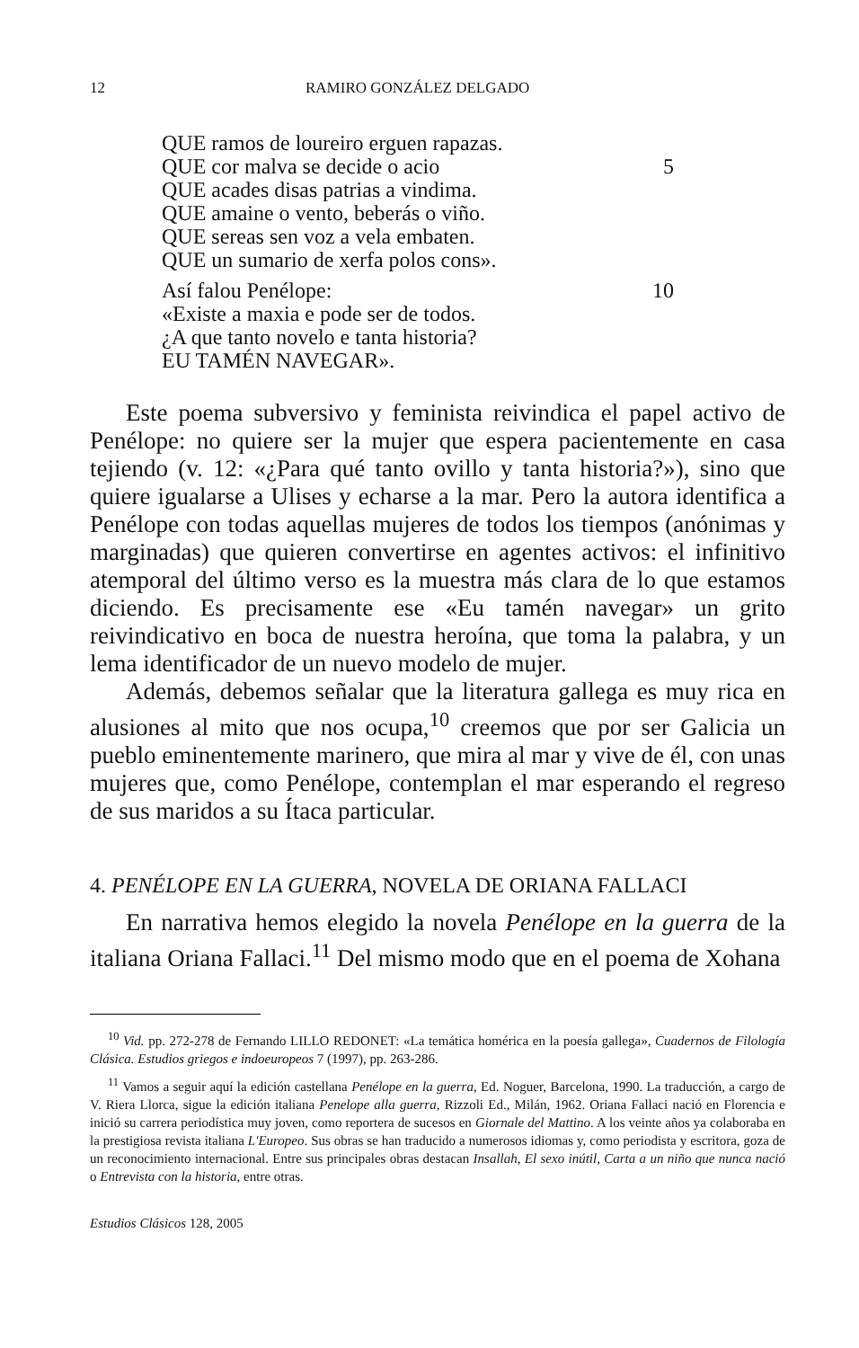12 RAMIRO GONZÁLEZ DELGADO
QUE ramos de loureiro erguen rapazas.
QUE cor malva se decide o acio 5
QUE acades disas patrias a vindima.
QUE amaine o vento, beberás o viño.
QUE sereas sen voz a vela embaten.
QUE un sumario de xerfa polos cons».
Así falou Penélope: 10
«Existe a maxia e pode ser de todos.
¿A que tanto novelo e tanta historia?
EU TAMÉN NAVEGAR».
Este poema subversivo y feminista reivindica el papel activo de Penélope: no quiere ser la mujer que espera pacientemente en casa tejiendo (v. 12: «¿Para qué tanto ovillo y tanta historia?»), sino que quiere igualarse a Ulises y echarse a la mar. Pero la autora identifica a Penélope con todas aquellas mujeres de todos los tiempos (anónimas y marginadas) que quieren convertirse en agentes activos: el infinitivo atemporal del último verso es la muestra más clara de lo que estamos diciendo. Es precisamente ese «Eu tamén navegar» un grito reivindicativo en boca de nuestra heroína, que toma la palabra, y un lema identificador de un nuevo modelo de mujer.
Además, debemos señalar que la literatura gallega es muy rica en alusiones al mito que nos ocupa,<sup>10</sup> creemos que por ser Galicia un pueblo eminentemente marinero, que mira al mar y vive de él, con unas mujeres que, como Penélope, contemplan el mar esperando el regreso de sus maridos a su Ítaca particular.
4. PENÉLOPE EN LA GUERRA, NOVELA DE ORIANA FALLACI
En narrativa hemos elegido la novela Penélope en la guerra de la italiana Oriana Fallaci.<sup>11</sup> Del mismo modo que en el poema de Xohana
<sup>10</sup> Vid. pp. 272-278 de Fernando LILLO REDONET: «La temática homérica en la poesía gallega», Cuadernos de Filología Clásica. Estudios griegos e indoeuropeos 7 (1997), pp. 263-286.
<sup>11</sup> Vamos a seguir aquí la edición castellana Penélope en la guerra, Ed. Noguer, Barcelona, 1990. La traducción, a cargo de V. Riera Llorca, sigue la edición italiana Penelope alla guerra, Rizzoli Ed., Milán, 1962. Oriana Fallaci nació en Florencia e inició su carrera periodística muy joven, como reportera de sucesos en Giornale del Mattino. A los veinte años ya colaboraba en la prestigiosa revista italiana L'Europeo. Sus obras se han traducido a numerosos idiomas y, como periodista y escritora, goza de un reconocimiento internacional. Entre sus principales obras destacan Insallah, El sexo inútil, Carta a un niño que nunca nació o Entrevista con la historia, entre otras.
Estudios Clásicos 128, 2005